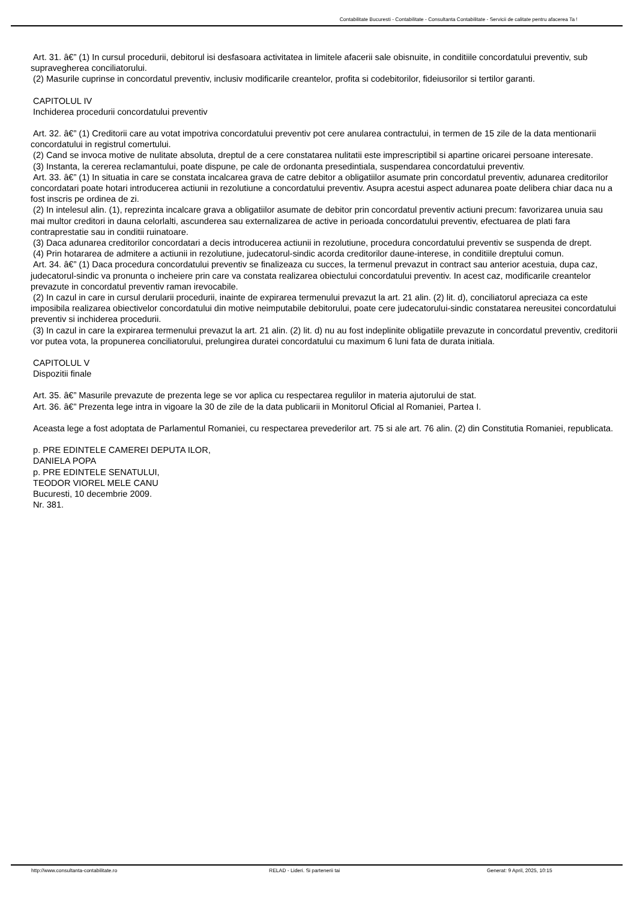Contabilitate Bucuresti - Contabilitate - Consultanta Contabilitate - Servicii de calitate pentru afacerea Ta !
Art. 31. â€” (1) In cursul procedurii, debitorul isi desfasoara activitatea in limitele afacerii sale obisnuite, in conditiile concordatului preventiv, sub supravegherea conciliatorului.
(2) Masurile cuprinse in concordatul preventiv, inclusiv modificarile creantelor, profita si codebitorilor, fideiusorilor si tertilor garanti.
CAPITOLUL IV
Inchiderea procedurii concordatului preventiv
Art. 32. â€” (1) Creditorii care au votat impotriva concordatului preventiv pot cere anularea contractului, in termen de 15 zile de la data mentionarii concordatului in registrul comertului.
(2) Cand se invoca motive de nulitate absoluta, dreptul de a cere constatarea nulitatii este imprescriptibil si apartine oricarei persoane interesate.
(3) Instanta, la cererea reclamantului, poate dispune, pe cale de ordonanta presedintiala, suspendarea concordatului preventiv.
Art. 33. â€” (1) In situatia in care se constata incalcarea grava de catre debitor a obligatiilor asumate prin concordatul preventiv, adunarea creditorilor concordatari poate hotari introducerea actiunii in rezolutiune a concordatului preventiv. Asupra acestui aspect adunarea poate delibera chiar daca nu a fost inscris pe ordinea de zi.
(2) In intelesul alin. (1), reprezinta incalcare grava a obligatiilor asumate de debitor prin concordatul preventiv actiuni precum: favorizarea unuia sau mai multor creditori in dauna celorlalti, ascunderea sau externalizarea de active in perioada concordatului preventiv, efectuarea de plati fara contraprestatie sau in conditii ruinatoare.
(3) Daca adunarea creditorilor concordatari a decis introducerea actiunii in rezolutiune, procedura concordatului preventiv se suspenda de drept.
(4) Prin hotararea de admitere a actiunii in rezolutiune, judecatorul-sindic acorda creditorilor daune-interese, in conditiile dreptului comun.
Art. 34. â€” (1) Daca procedura concordatului preventiv se finalizeaza cu succes, la termenul prevazut in contract sau anterior acestuia, dupa caz, judecatorul-sindic va pronunta o incheiere prin care va constata realizarea obiectului concordatului preventiv. In acest caz, modificarile creantelor prevazute in concordatul preventiv raman irevocabile.
(2) In cazul in care in cursul derularii procedurii, inainte de expirarea termenului prevazut la art. 21 alin. (2) lit. d), conciliatorul apreciaza ca este imposibila realizarea obiectivelor concordatului din motive neimputabile debitorului, poate cere judecatorului-sindic constatarea nereusitei concordatului preventiv si inchiderea procedurii.
(3) In cazul in care la expirarea termenului prevazut la art. 21 alin. (2) lit. d) nu au fost indeplinite obligatiile prevazute in concordatul preventiv, creditorii vor putea vota, la propunerea conciliatorului, prelungirea duratei concordatului cu maximum 6 luni fata de durata initiala.
CAPITOLUL V
Dispozitii finale
Art. 35. â€” Masurile prevazute de prezenta lege se vor aplica cu respectarea regulilor in materia ajutorului de stat.
Art. 36. â€” Prezenta lege intra in vigoare la 30 de zile de la data publicarii in Monitorul Oficial al Romaniei, Partea I.
Aceasta lege a fost adoptata de Parlamentul Romaniei, cu respectarea prevederilor art. 75 si ale art. 76 alin. (2) din Constitutia Romaniei, republicata.
p. PRE EDINTELE CAMEREI DEPUTA ILOR,
DANIELA POPA
p. PRE EDINTELE SENATULUI,
TEODOR VIOREL MELE CANU
Bucuresti, 10 decembrie 2009.
Nr. 381.
http://www.consultanta-contabilitate.ro RELAD - Lideri. Si partenerii tai Generat: 9 April, 2025, 10:15